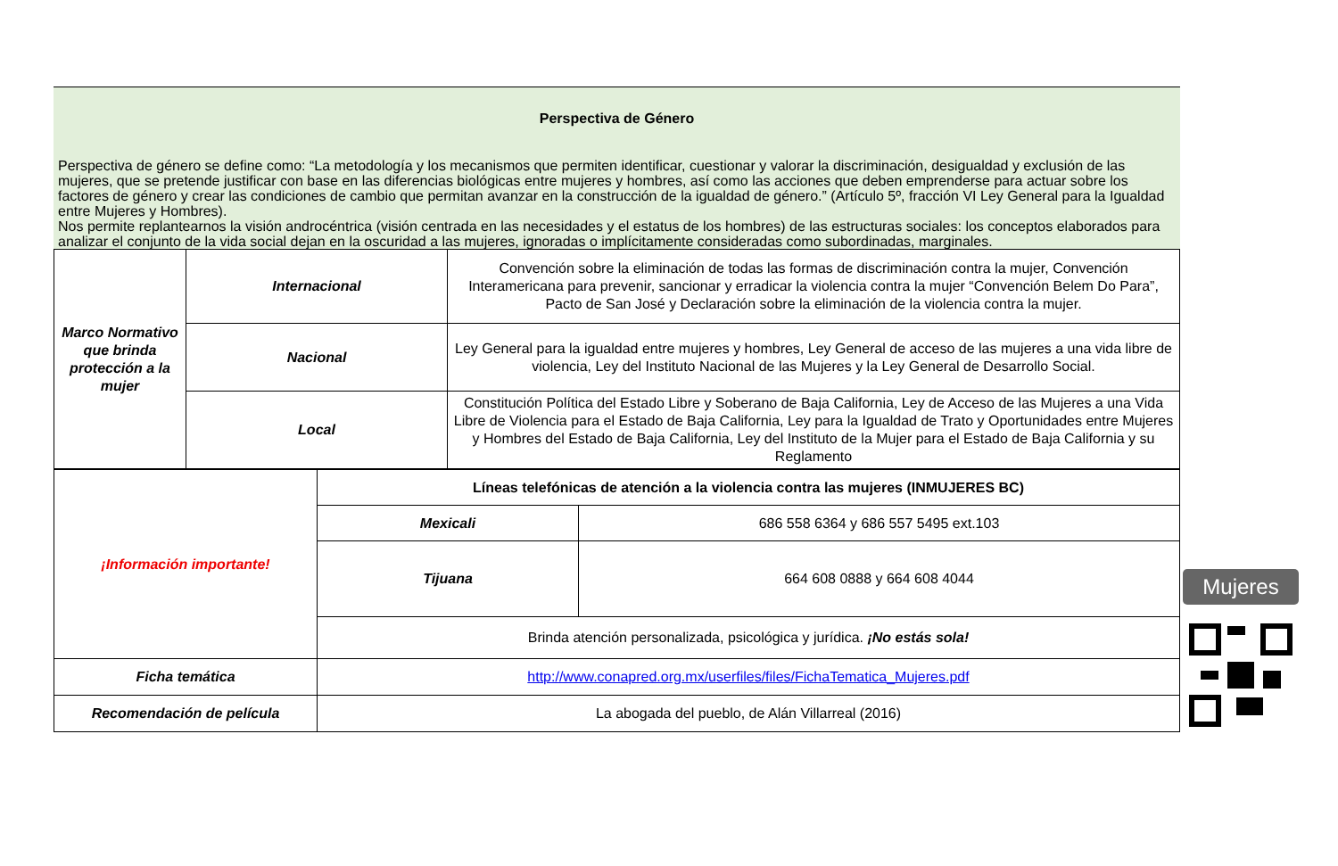Perspectiva de Género
Perspectiva de género se define como: “La metodología y los mecanismos que permiten identificar, cuestionar y valorar la discriminación, desigualdad y exclusión de las mujeres, que se pretende justificar con base en las diferencias biológicas entre mujeres y hombres, así como las acciones que deben emprenderse para actuar sobre los factores de género y crear las condiciones de cambio que permitan avanzar en la construcción de la igualdad de género.” (Artículo 5º, fracción VI Ley General para la Igualdad entre Mujeres y Hombres).
Nos permite replantearnos la visión androcéntrica (visión centrada en las necesidades y el estatus de los hombres) de las estructuras sociales: los conceptos elaborados para analizar el conjunto de la vida social dejan en la oscuridad a las mujeres, ignoradas o implícitamente consideradas como subordinadas, marginales.
| Marco Normativo que brinda protección a la mujer | Internacional | Convención sobre la eliminación de todas las formas de discriminación contra la mujer, Convención Interamericana para prevenir, sancionar y erradicar la violencia contra la mujer “Convención Belem Do Para”, Pacto de San José y Declaración sobre la eliminación de la violencia contra la mujer. |
| | Nacional | Ley General para la igualdad entre mujeres y hombres, Ley General de acceso de las mujeres a una vida libre de violencia, Ley del Instituto Nacional de las Mujeres y la Ley General de Desarrollo Social. |
| | Local | Constitución Política del Estado Libre y Soberano de Baja California, Ley de Acceso de las Mujeres a una Vida Libre de Violencia para el Estado de Baja California, Ley para la Igualdad de Trato y Oportunidades entre Mujeres y Hombres del Estado de Baja California, Ley del Instituto de la Mujer para el Estado de Baja California y su Reglamento |
| ¡Información importante! | Líneas telefónicas de atención a la violencia contra las mujeres (INMUJERES BC) | |
| | Mexicali | 686 558 6364 y 686 557 5495 ext.103 |
| | Tijuana | 664 608 0888 y 664 608 4044 |
| | Brinda atención personalizada, psicológica y jurídica. ¡No estás sola! | |
| Ficha temática | http://www.conapred.org.mx/userfiles/files/FichaTematica_Mujeres.pdf | |
| Recomendación de película | La abogada del pueblo, de Alán Villarreal (2016) | |
Mujeres